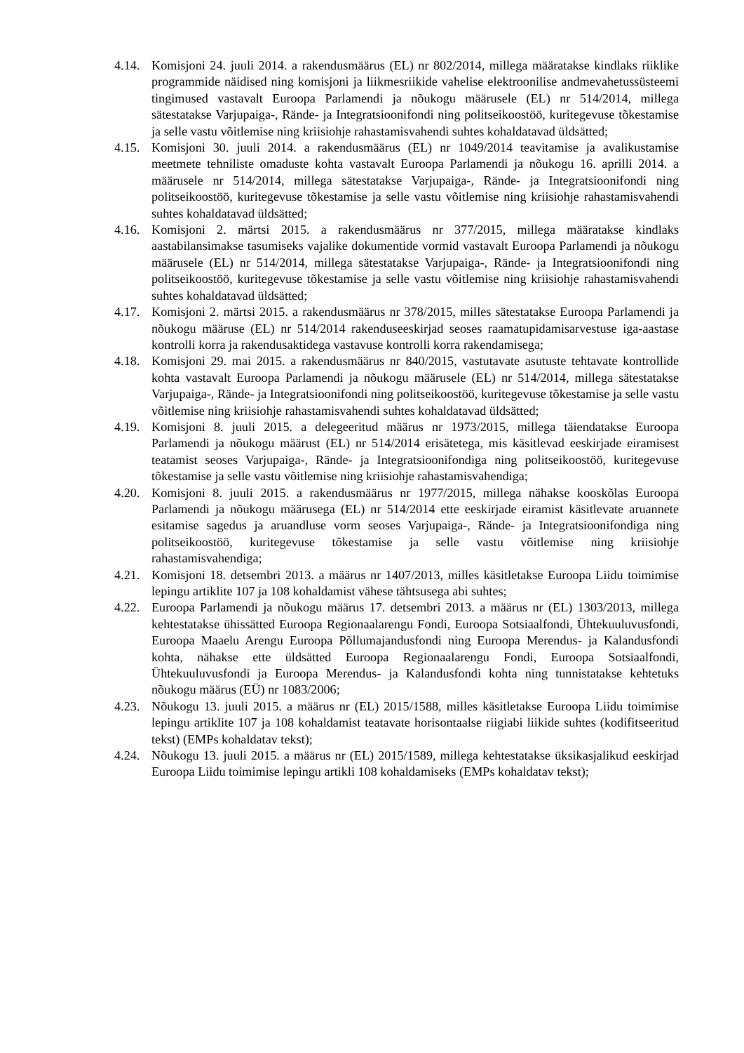4.14. Komisjoni 24. juuli 2014. a rakendusmäärus (EL) nr 802/2014, millega määratakse kindlaks riiklike programmide näidised ning komisjoni ja liikmesriikide vahelise elektroonilise andmevahetussüsteemi tingimused vastavalt Euroopa Parlamendi ja nõukogu määrusele (EL) nr 514/2014, millega sätestatakse Varjupaiga-, Rände- ja Integratsioonifondi ning politseikoostöö, kuritegevuse tõkestamise ja selle vastu võitlemise ning kriisiohje rahastamisvahendi suhtes kohaldatavad üldsätted;
4.15. Komisjoni 30. juuli 2014. a rakendusmäärus (EL) nr 1049/2014 teavitamise ja avalikustamise meetmete tehniliste omaduste kohta vastavalt Euroopa Parlamendi ja nõukogu 16. aprilli 2014. a määrusele nr 514/2014, millega sätestatakse Varjupaiga-, Rände- ja Integratsioonifondi ning politseikoostöö, kuritegevuse tõkestamise ja selle vastu võitlemise ning kriisiohje rahastamisvahendi suhtes kohaldatavad üldsätted;
4.16. Komisjoni 2. märtsi 2015. a rakendusmäärus nr 377/2015, millega määratakse kindlaks aastabilansimakse tasumiseks vajalike dokumentide vormid vastavalt Euroopa Parlamendi ja nõukogu määrusele (EL) nr 514/2014, millega sätestatakse Varjupaiga-, Rände- ja Integratsioonifondi ning politseikoostöö, kuritegevuse tõkestamise ja selle vastu võitlemise ning kriisiohje rahastamisvahendi suhtes kohaldatavad üldsätted;
4.17. Komisjoni 2. märtsi 2015. a rakendusmäärus nr 378/2015, milles sätestatakse Euroopa Parlamendi ja nõukogu määruse (EL) nr 514/2014 rakenduseeskirjad seoses raamatupidamisarvestuse iga-aastase kontrolli korra ja rakendusaktidega vastavuse kontrolli korra rakendamisega;
4.18. Komisjoni 29. mai 2015. a rakendusmäärus nr 840/2015, vastutavate asutuste tehtavate kontrollide kohta vastavalt Euroopa Parlamendi ja nõukogu määrusele (EL) nr 514/2014, millega sätestatakse Varjupaiga-, Rände- ja Integratsioonifondi ning politseikoostöö, kuritegevuse tõkestamise ja selle vastu võitlemise ning kriisiohje rahastamisvahendi suhtes kohaldatavad üldsätted;
4.19. Komisjoni 8. juuli 2015. a delegeeritud määrus nr 1973/2015, millega täiendatakse Euroopa Parlamendi ja nõukogu määrust (EL) nr 514/2014 erisätetega, mis käsitlevad eeskirjade eiramisest teatamist seoses Varjupaiga-, Rände- ja Integratsioonifondiga ning politseikoostöö, kuritegevuse tõkestamise ja selle vastu võitlemise ning kriisiohje rahastamisvahendiga;
4.20. Komisjoni 8. juuli 2015. a rakendusmäärus nr 1977/2015, millega nähakse kooskõlas Euroopa Parlamendi ja nõukogu määrusega (EL) nr 514/2014 ette eeskirjade eiramist käsitlevate aruannete esitamise sagedus ja aruandluse vorm seoses Varjupaiga-, Rände- ja Integratsioonifondiga ning politseikoostöö, kuritegevuse tõkestamise ja selle vastu võitlemise ning kriisiohje rahastamisvahendiga;
4.21. Komisjoni 18. detsembri 2013. a määrus nr 1407/2013, milles käsitletakse Euroopa Liidu toimimise lepingu artiklite 107 ja 108 kohaldamist vähese tähtsusega abi suhtes;
4.22. Euroopa Parlamendi ja nõukogu määrus 17. detsembri 2013. a määrus nr (EL) 1303/2013, millega kehtestatakse ühissätted Euroopa Regionaalarengu Fondi, Euroopa Sotsiaalfondi, Ühtekuuluvusfondi, Euroopa Maaelu Arengu Euroopa Põllumajandusfondi ning Euroopa Merendus- ja Kalandusfondi kohta, nähakse ette üldsätted Euroopa Regionaalarengu Fondi, Euroopa Sotsiaalfondi, Ühtekuuluvusfondi ja Euroopa Merendus- ja Kalandusfondi kohta ning tunnistatakse kehtetuks nõukogu määrus (EÜ) nr 1083/2006;
4.23. Nõukogu 13. juuli 2015. a määrus nr (EL) 2015/1588, milles käsitletakse Euroopa Liidu toimimise lepingu artiklite 107 ja 108 kohaldamist teatavate horisontaalse riigiabi liikide suhtes (kodifitseeritud tekst) (EMPs kohaldatav tekst);
4.24. Nõukogu 13. juuli 2015. a määrus nr (EL) 2015/1589, millega kehtestatakse üksikasjalikud eeskirjad Euroopa Liidu toimimise lepingu artikli 108 kohaldamiseks (EMPs kohaldatav tekst);